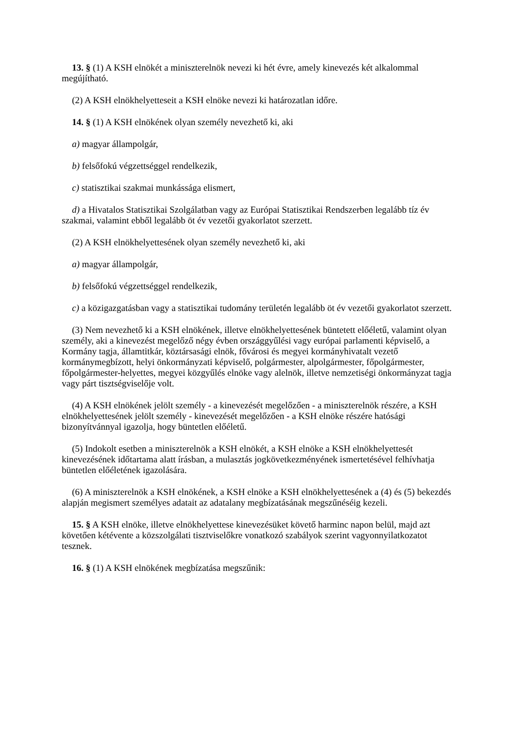13. § (1) A KSH elnökét a miniszterelnök nevezi ki hét évre, amely kinevezés két alkalommal megújítható.
(2) A KSH elnökhelyetteseit a KSH elnöke nevezi ki határozatlan időre.
14. § (1) A KSH elnökének olyan személy nevezhető ki, aki
a) magyar állampolgár,
b) felsőfokú végzettséggel rendelkezik,
c) statisztikai szakmai munkássága elismert,
d) a Hivatalos Statisztikai Szolgálatban vagy az Európai Statisztikai Rendszerben legalább tíz év szakmai, valamint ebből legalább öt év vezetői gyakorlatot szerzett.
(2) A KSH elnökhelyettesének olyan személy nevezhető ki, aki
a) magyar állampolgár,
b) felsőfokú végzettséggel rendelkezik,
c) a közigazgatásban vagy a statisztikai tudomány területén legalább öt év vezetői gyakorlatot szerzett.
(3) Nem nevezhető ki a KSH elnökének, illetve elnökhelyettesének büntetett előéletű, valamint olyan személy, aki a kinevezést megelőző négy évben országgyűlési vagy európai parlamenti képviselő, a Kormány tagja, államtitkár, köztársasági elnök, fővárosi és megyei kormányhivatalt vezető kormánymegbízott, helyi önkormányzati képviselő, polgármester, alpolgármester, főpolgármester, főpolgármester-helyettes, megyei közgyűlés elnöke vagy alelnök, illetve nemzetiségi önkormányzat tagja vagy párt tisztségviselője volt.
(4) A KSH elnökének jelölt személy - a kinevezését megelőzően - a miniszterelnök részére, a KSH elnökhelyettesének jelölt személy - kinevezését megelőzően - a KSH elnöke részére hatósági bizonyítvánnyal igazolja, hogy büntetlen előéletű.
(5) Indokolt esetben a miniszterelnök a KSH elnökét, a KSH elnöke a KSH elnökhelyettesét kinevezésének időtartama alatt írásban, a mulasztás jogkövetkezményének ismertetésével felhívhatja büntetlen előéletének igazolására.
(6) A miniszterelnök a KSH elnökének, a KSH elnöke a KSH elnökhelyettesének a (4) és (5) bekezdés alapján megismert személyes adatait az adatalany megbízatásának megszűnéséig kezeli.
15. § A KSH elnöke, illetve elnökhelyettese kinevezésüket követő harminc napon belül, majd azt követően kétévente a közszolgálati tisztviselőkre vonatkozó szabályok szerint vagyonnyilatkozatot tesznek.
16. § (1) A KSH elnökének megbízatása megszűnik: